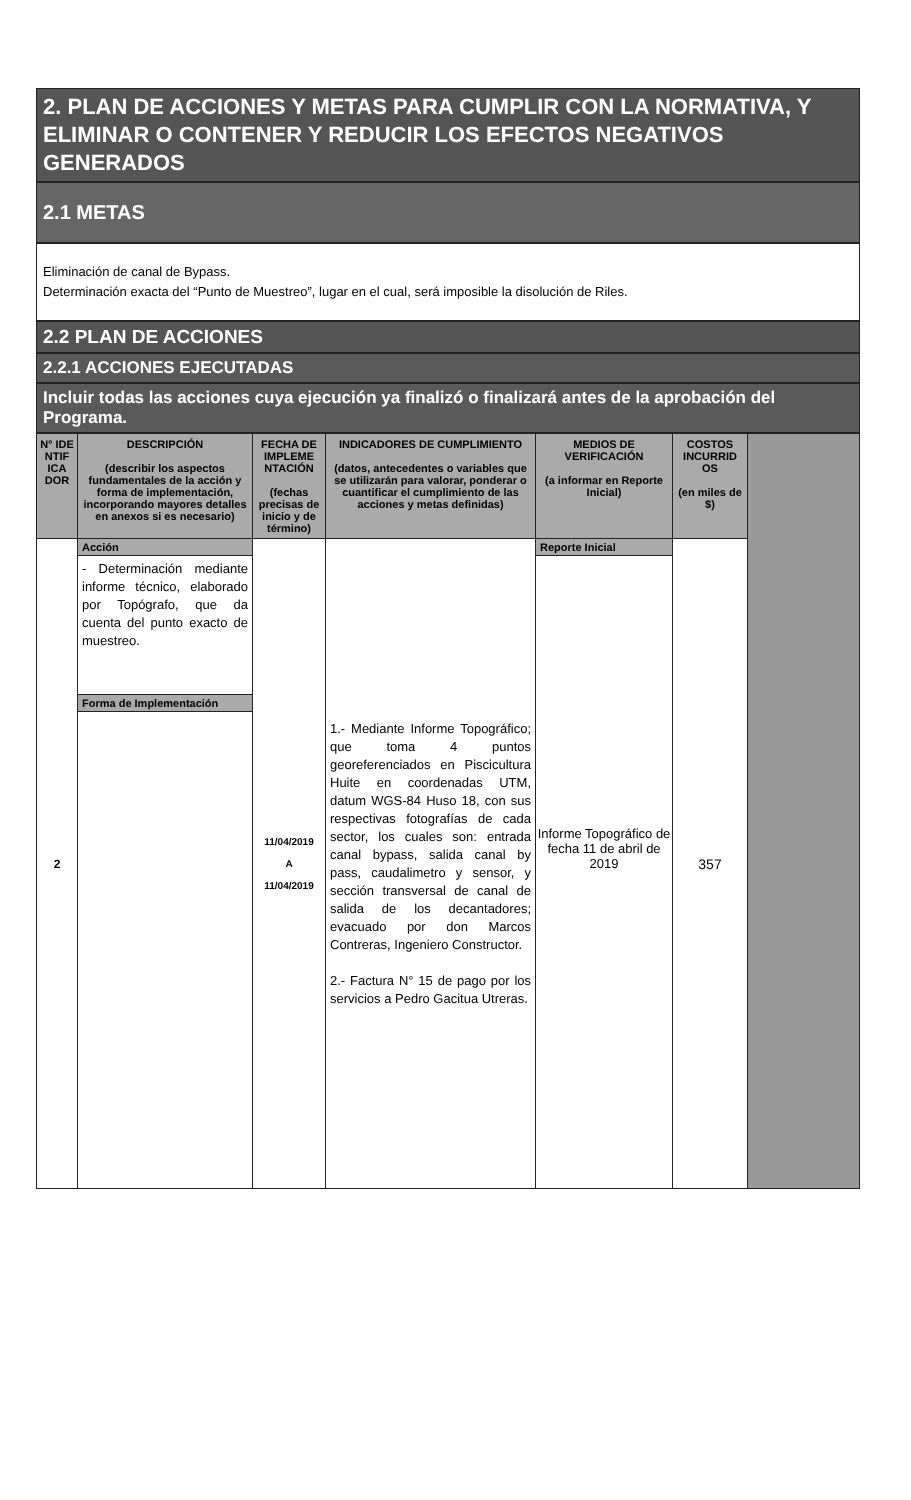2. PLAN DE ACCIONES Y METAS PARA CUMPLIR CON LA NORMATIVA, Y ELIMINAR O CONTENER Y REDUCIR LOS EFECTOS NEGATIVOS GENERADOS
2.1 METAS
Eliminación de canal de Bypass.
Determinación exacta del “Punto de Muestreo”, lugar en el cual, será imposible la disolución de Riles.
2.2 PLAN DE ACCIONES
2.2.1 ACCIONES EJECUTADAS
Incluir todas las acciones cuya ejecución ya finalizó o finalizará antes de la aprobación del Programa.
| N° IDE NTIF ICA DOR | DESCRIPCIÓN (describir los aspectos fundamentales de la acción y forma de implementación, incorporando mayores detalles en anexos si es necesario) | FECHA DE IMPLEME NTACIÓN (fechas precisas de inicio y de término) | INDICADORES DE CUMPLIMIENTO (datos, antecedentes o variables que se utilizarán para valorar, ponderar o cuantificar el cumplimiento de las acciones y metas definidas) | MEDIOS DE VERIFICACIÓN (a informar en Reporte Inicial) | COSTOS INCURRID OS (en miles de $) | |
| 2 | Acción - Determinación mediante informe técnico, elaborado por Topógrafo, que da cuenta del punto exacto de muestreo. Forma de Implementación | 11/04/2019 A 11/04/2019 | 1.- Mediante Informe Topográfico; que toma 4 puntos georeferenciados en Piscicultura Huite en coordenadas UTM, datum WGS-84 Huso 18, con sus respectivas fotografías de cada sector, los cuales son: entrada canal bypass, salida canal by pass, caudalimetro y sensor, y sección transversal de canal de salida de los decantadores; evacuado por don Marcos Contreras, Ingeniero Constructor. 2.- Factura N° 15 de pago por los servicios a Pedro Gacitua Utreras. | Reporte Inicial Informe Topográfico de fecha 11 de abril de 2019 | 357 | |